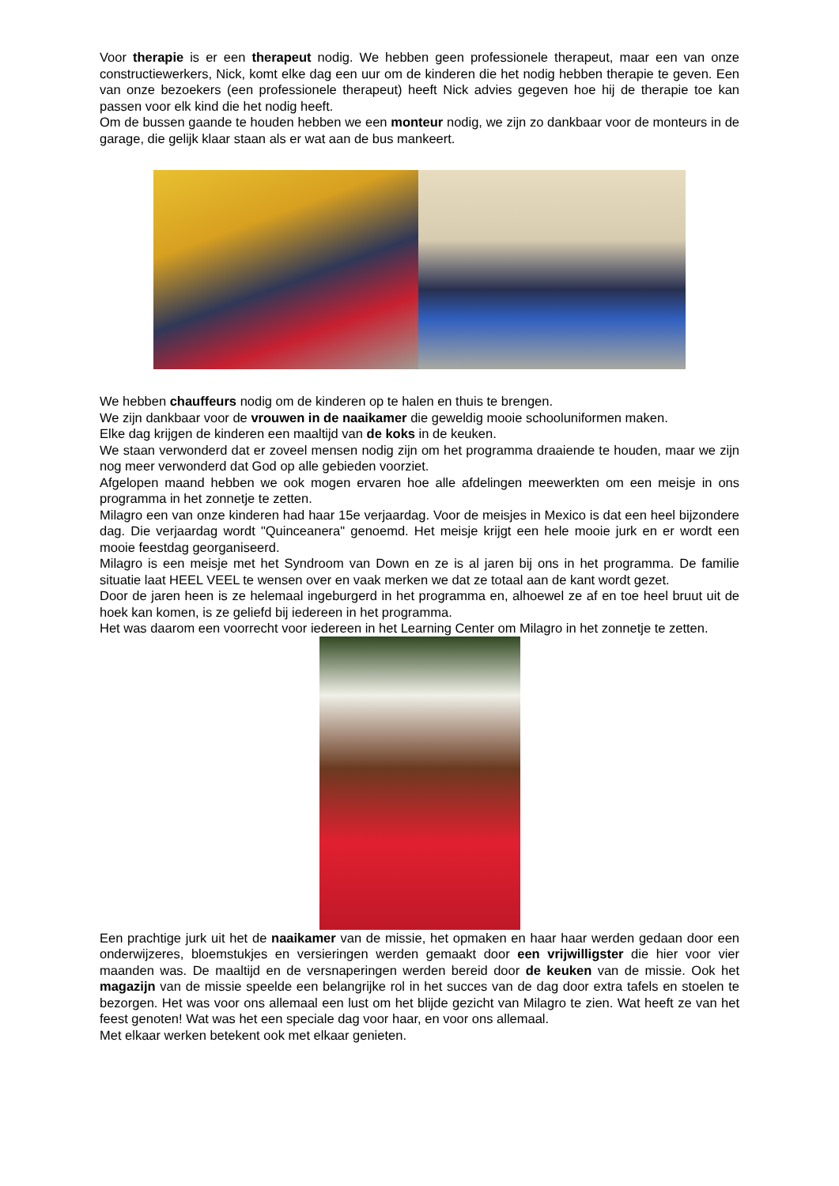Voor therapie is er een therapeut nodig. We hebben geen professionele therapeut, maar een van onze constructiewerkers, Nick, komt elke dag een uur om de kinderen die het nodig hebben therapie te geven. Een van onze bezoekers (een professionele therapeut) heeft Nick advies gegeven hoe hij de therapie toe kan passen voor elk kind die het nodig heeft.
Om de bussen gaande te houden hebben we een monteur nodig, we zijn zo dankbaar voor de monteurs in de garage, die gelijk klaar staan als er wat aan de bus mankeert.
We hebben chauffeurs nodig om de kinderen op te halen en thuis te brengen.
We zijn dankbaar voor de vrouwen in de naaikamer die geweldig mooie schooluniformen maken.
Elke dag krijgen de kinderen een maaltijd van de koks in de keuken.
We staan verwonderd dat er zoveel mensen nodig zijn om het programma draaiende te houden, maar we zijn nog meer verwonderd dat God op alle gebieden voorziet.
Afgelopen maand hebben we ook mogen ervaren hoe alle afdelingen meewerkten om een meisje in ons programma in het zonnetje te zetten.
Milagro een van onze kinderen had haar 15e verjaardag. Voor de meisjes in Mexico is dat een heel bijzondere dag. Die verjaardag wordt "Quinceanera" genoemd. Het meisje krijgt een hele mooie jurk en er wordt een mooie feestdag georganiseerd.
Milagro is een meisje met het Syndroom van Down en ze is al jaren bij ons in het programma. De familie situatie laat HEEL VEEL te wensen over en vaak merken we dat ze totaal aan de kant wordt gezet.
Door de jaren heen is ze helemaal ingeburgerd in het programma en, alhoewel ze af en toe heel bruut uit de hoek kan komen, is ze geliefd bij iedereen in het programma.
Het was daarom een voorrecht voor iedereen in het Learning Center om Milagro in het zonnetje te zetten.
Een prachtige jurk uit het de naaikamer van de missie, het opmaken en haar haar werden gedaan door een onderwijzeres, bloemstukjes en versieringen werden gemaakt door een vrijwilligster die hier voor vier maanden was. De maaltijd en de versnaperingen werden bereid door de keuken van de missie. Ook het magazijn van de missie speelde een belangrijke rol in het succes van de dag door extra tafels en stoelen te bezorgen. Het was voor ons allemaal een lust om het blijde gezicht van Milagro te zien. Wat heeft ze van het feest genoten! Wat was het een speciale dag voor haar, en voor ons allemaal.
Met elkaar werken betekent ook met elkaar genieten.